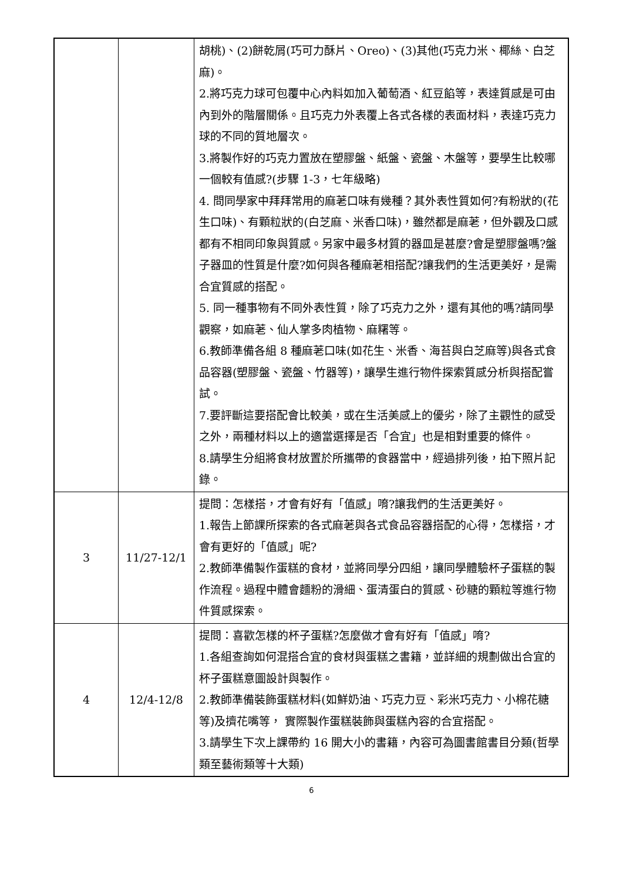| | | 胡桃)、(2)餅乾屑(巧可力酥片、Oreo)、(3)其他(巧克力米、椰絲、白芝麻)。 2.將巧克力球可包覆中心內料如加入葡萄酒、紅豆餡等，表達質感是可由內到外的階層關係。且巧克力外表覆上各式各樣的表面材料，表達巧克力球的不同的質地層次。 3.將製作好的巧克力置放在塑膠盤、紙盤、瓷盤、木盤等，要學生比較哪一個較有值感?(步驟 1-3，七年級略) 4. 問同學家中拜拜常用的麻荖口味有幾種？其外表性質如何?有粉狀的(花生口味)、有顆粒狀的(白芝麻、米香口味)，雖然都是麻荖，但外觀及口感都有不相同印象與質感。另家中最多材質的器皿是甚麼?會是塑膠盤嗎?盤子器皿的性質是什麼?如何與各種麻荖相搭配?讓我們的生活更美好，是需合宜質感的搭配。 5. 同一種事物有不同外表性質，除了巧克力之外，還有其他的嗎?請同學觀察，如麻荖、仙人掌多肉植物、麻糬等。 6.教師準備各組 8 種麻荖口味(如花生、米香、海苔與白芝麻等)與各式食品容器(塑膠盤、瓷盤、竹器等)，讓學生進行物件探索質感分析與搭配嘗試。 7.要評斷這要搭配會比較美，或在生活美感上的優劣，除了主觀性的感受之外，兩種材料以上的適當選擇是否「合宜」也是相對重要的條件。 8.請學生分組將食材放置於所攜帶的食器當中，經過排列後，拍下照片記錄。 |
| 3 | 11/27-12/1 | 提問：怎樣搭，才會有好有「值感」唷?讓我們的生活更美好。 1.報告上節課所探索的各式麻荖與各式食品容器搭配的心得，怎樣搭，才會有更好的「值感」呢? 2.教師準備製作蛋糕的食材，並將同學分四組，讓同學體驗杯子蛋糕的製作流程。過程中體會麵粉的滑細、蛋清蛋白的質感、砂糖的顆粒等進行物件質感探索。 |
| 4 | 12/4-12/8 | 提問：喜歡怎樣的杯子蛋糕?怎麼做才會有好有「值感」唷? 1.各組查詢如何混搭合宜的食材與蛋糕之書籍，並詳細的規劃做出合宜的杯子蛋糕意圖設計與製作。 2.教師準備裝飾蛋糕材料(如鮮奶油、巧克力豆、彩米巧克力、小棉花糖等)及擠花嘴等， 實際製作蛋糕裝飾與蛋糕內容的合宜搭配。 3.請學生下次上課帶約 16 開大小的書籍，內容可為圖書館書目分類(哲學類至藝術類等十大類) |
6